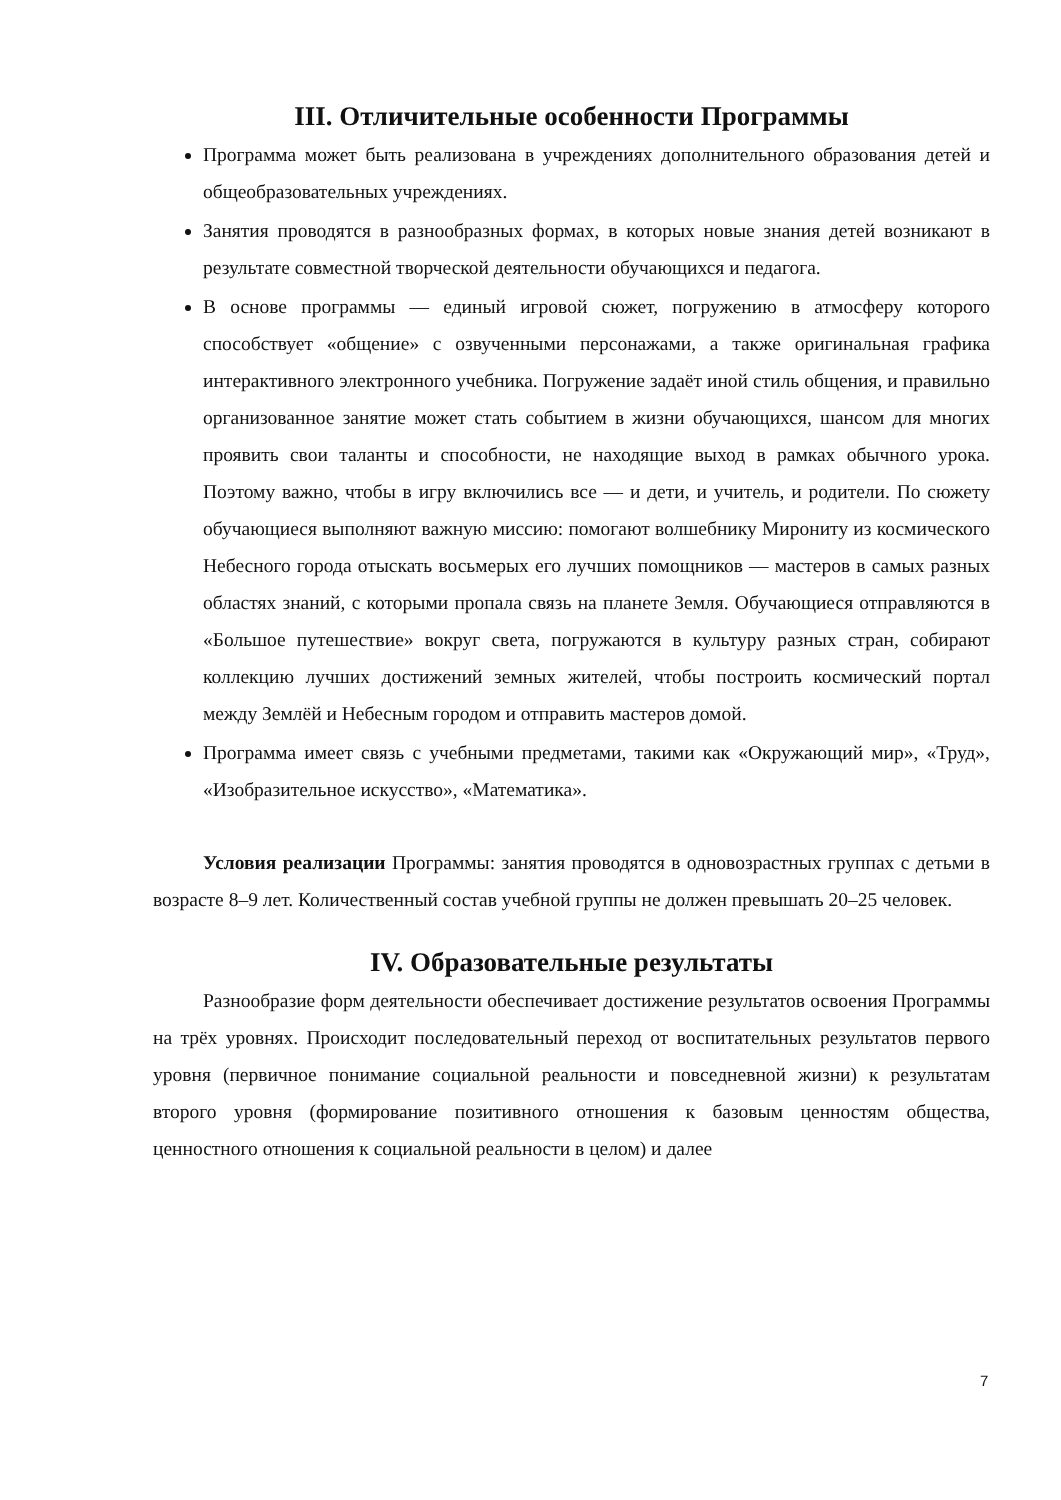III. Отличительные особенности Программы
Программа может быть реализована в учреждениях дополнительного образования детей и общеобразовательных учреждениях.
Занятия проводятся в разнообразных формах, в которых новые знания детей возникают в результате совместной творческой деятельности обучающихся и педагога.
В основе программы — единый игровой сюжет, погружению в атмосферу которого способствует «общение» с озвученными персонажами, а также оригинальная графика интерактивного электронного учебника. Погружение задаёт иной стиль общения, и правильно организованное занятие может стать событием в жизни обучающихся, шансом для многих проявить свои таланты и способности, не находящие выход в рамках обычного урока. Поэтому важно, чтобы в игру включились все — и дети, и учитель, и родители. По сюжету обучающиеся выполняют важную миссию: помогают волшебнику Мирониту из космического Небесного города отыскать восьмерых его лучших помощников — мастеров в самых разных областях знаний, с которыми пропала связь на планете Земля. Обучающиеся отправляются в «Большое путешествие» вокруг света, погружаются в культуру разных стран, собирают коллекцию лучших достижений земных жителей, чтобы построить космический портал между Землёй и Небесным городом и отправить мастеров домой.
Программа имеет связь с учебными предметами, такими как «Окружающий мир», «Труд», «Изобразительное искусство», «Математика».
Условия реализации Программы: занятия проводятся в одновозрастных группах с детьми в возрасте 8–9 лет. Количественный состав учебной группы не должен превышать 20–25 человек.
IV. Образовательные результаты
Разнообразие форм деятельности обеспечивает достижение результатов освоения Программы на трёх уровнях. Происходит последовательный переход от воспитательных результатов первого уровня (первичное понимание социальной реальности и повседневной жизни) к результатам второго уровня (формирование позитивного отношения к базовым ценностям общества, ценностного отношения к социальной реальности в целом) и далее
7